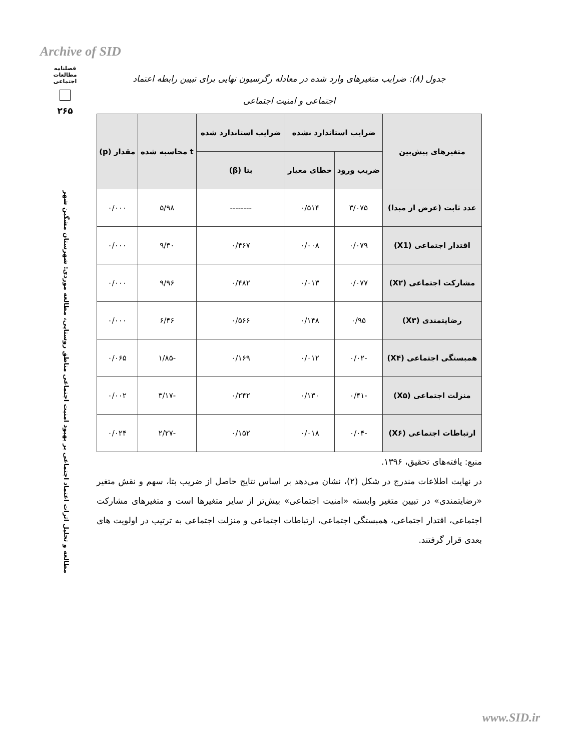Archive of SID
فصلنامه
مطالعات
اجتماعی
۲۶۵
مطالعه و تحلیل اثرات اعتماد اجتماعی بر بهبود امنیت اجتماعی مناطق روستایی، مطالعه موردی: شهرستان مشگین شهر
جدول (۸): ضرایب متغیرهای وارد شده در معادله رگرسیون نهایی برای تبیین رابطه اعتماد
اجتماعی و امنیت اجتماعی
| متغیرهای پیش‌بین | ضرایب استاندارد نشده | | ضرایب استاندارد شده | t محاسبه شده | مقدار (p) |
| --- | --- | --- | --- | --- | --- |
| | ضریب ورود | خطای معیار | بتا (β) | | |
| عدد ثابت (عرض از مبدا) | ۳/۰۷۵ | ۰/۵۱۴ | -------- | ۵/۹۸ | ۰/۰۰۰ |
| اقتدار اجتماعی (X1) | ۰/۰۷۹ | ۰/۰۰۸ | ۰/۴۶۷ | ۹/۳۰ | ۰/۰۰۰ |
| مشارکت اجتماعی (X۲) | ۰/۰۷۷ | ۰/۰۱۳ | ۰/۴۸۲ | ۹/۹۶ | ۰/۰۰۰ |
| رضایتمندی (X۳) | ۰/۹۵ | ۰/۱۴۸ | ۰/۵۶۶ | ۶/۴۶ | ۰/۰۰۰ |
| همبستگی اجتماعی (X۴) | -۰/۰۲ | ۰/۰۱۲ | ۰/۱۶۹ | -۱/۸۵ | ۰/۰۶۵ |
| منزلت اجتماعی (X۵) | -۰/۴۱ | ۰/۱۳۰ | ۰/۲۴۲ | -۳/۱۷ | ۰/۰۰۲ |
| ارتباطات اجتماعی (X۶) | -۰/۰۴ | ۰/۰۱۸ | ۰/۱۵۲ | -۲/۲۷ | ۰/۰۲۴ |
منبع: یافته‌های تحقیق، ۱۳۹۶.
در نهایت اطلاعات مندرج در شکل (۲)، نشان می‌دهد بر اساس نتایج حاصل از ضریب بتا، سهم و نقش متغیر «رضایتمندی» در تبیین متغیر وابسته «امنیت اجتماعی» بیش‌تر از سایر متغیرها است و متغیرهای مشارکت اجتماعی، اقتدار اجتماعی، همبستگی اجتماعی، ارتباطات اجتماعی و منزلت اجتماعی به ترتیب در اولویت های بعدی قرار گرفتند.
www.SID.ir